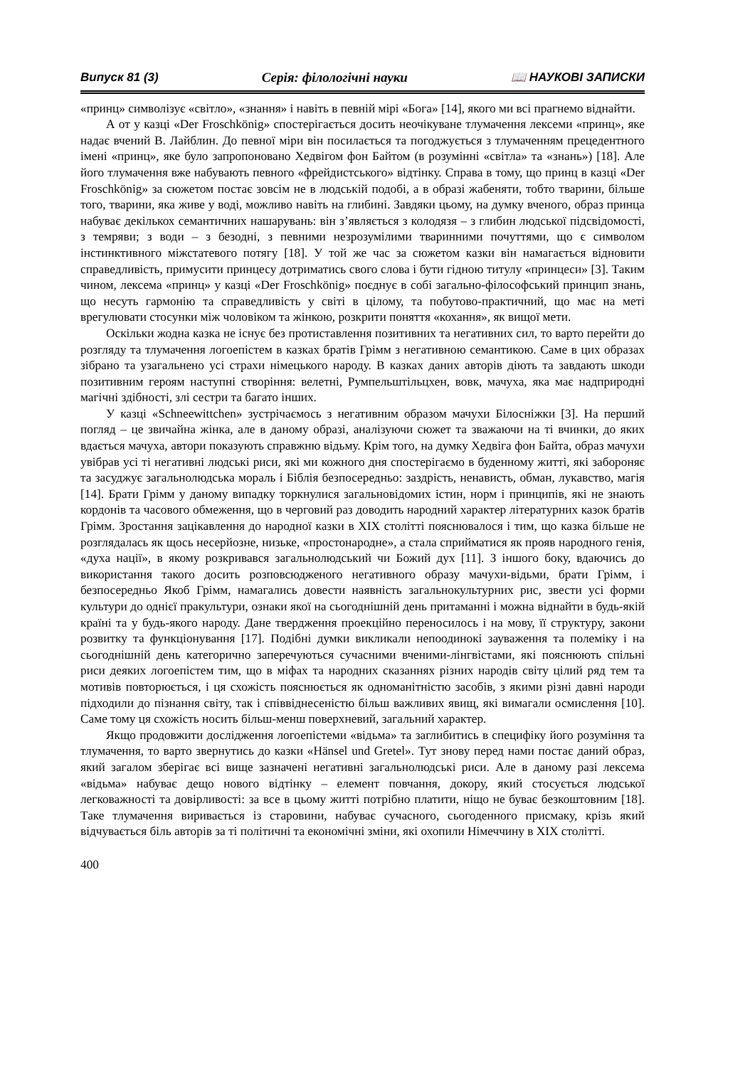Випуск 81 (3) Серія: філологічні науки 📖 НАУКОВІ ЗАПИСКИ
«принц» символізує «світло», «знання» і навіть в певній мірі «Бога» [14], якого ми всі прагнемо віднайти.
А от у казці «Der Froschkönig» спостерігається досить неочікуване тлумачення лексеми «принц», яке надає вчений В. Лайблин. До певної міри він посилається та погоджується з тлумаченням прецедентного імені «принц», яке було запропоновано Хедвігом фон Байтом (в розумінні «світла» та «знань») [18]. Але його тлумачення вже набувають певного «фрейдистського» відтінку. Справа в тому, що принц в казці «Der Froschkönig» за сюжетом постає зовсім не в людській подобі, а в образі жабеняти, тобто тварини, більше того, тварини, яка живе у воді, можливо навіть на глибині. Завдяки цьому, на думку вченого, образ принца набуває декількох семантичних нашарувань: він з’являється з колодязя – з глибин людської підсвідомості, з темряви; з води – з безодні, з певними незрозумілими тваринними почуттями, що є символом інстинктивного міжстатевого потягу [18]. У той же час за сюжетом казки він намагається відновити справедливість, примусити принцесу дотриматись свого слова і бути гідною титулу «принцеси» [3]. Таким чином, лексема «принц» у казці «Der Froschkönig» поєднує в собі загально-філософський принцип знань, що несуть гармонію та справедливість у світі в цілому, та побутово-практичний, що має на меті врегулювати стосунки між чоловіком та жінкою, розкрити поняття «кохання», як вищої мети.
Оскільки жодна казка не існує без протиставлення позитивних та негативних сил, то варто перейти до розгляду та тлумачення логоепістем в казках братів Грімм з негативною семантикою. Саме в цих образах зібрано та узагальнено усі страхи німецького народу. В казках даних авторів діють та завдають шкоди позитивним героям наступні створіння: велетні, Румпельштільцхен, вовк, мачуха, яка має надприродні магічні здібності, злі сестри та багато інших.
У казці «Schneewittchen» зустрічаємось з негативним образом мачухи Білосніжки [3]. На перший погляд – це звичайна жінка, але в даному образі, аналізуючи сюжет та зважаючи на ті вчинки, до яких вдається мачуха, автори показують справжню відьму. Крім того, на думку Хедвіга фон Байта, образ мачухи увібрав усі ті негативні людські риси, які ми кожного дня спостерігаємо в буденному житті, які забороняє та засуджує загальнолюдська мораль і Біблія безпосередньо: заздрість, ненависть, обман, лукавство, магія [14]. Брати Грімм у даному випадку торкнулися загальновідомих істин, норм і принципів, які не знають кордонів та часового обмеження, що в черговий раз доводить народний характер літературних казок братів Грімм. Зростання зацікавлення до народної казки в XIX столітті пояснювалося і тим, що казка більше не розглядалась як щось несерйозне, низьке, «простонародне», а стала сприйматися як прояв народного генія, «духа нації», в якому розкривався загальнолюдський чи Божий дух [11]. З іншого боку, вдаючись до використання такого досить розповсюдженого негативного образу мачухи-відьми, брати Грімм, і безпосередньо Якоб Грімм, намагались довести наявність загальнокультурних рис, звести усі форми культури до однієї пракультури, ознаки якої на сьогоднішній день притаманні і можна віднайти в будь-якій країні та у будь-якого народу. Дане твердження проекційно переносилось і на мову, її структуру, закони розвитку та функціонування [17]. Подібні думки викликали непоодинокі зауваження та полеміку і на сьогоднішній день категорично заперечуються сучасними вченими-лінгвістами, які пояснюють спільні риси деяких логоепістем тим, що в міфах та народних сказаннях різних народів світу цілий ряд тем та мотивів повторюється, і ця схожість пояснюється як одноманітністю засобів, з якими різні давні народи підходили до пізнання світу, так і співвіднесеністю більш важливих явищ, які вимагали осмислення [10]. Саме тому ця схожість носить більш-менш поверхневий, загальний характер.
Якщо продовжити дослідження логоепістеми «відьма» та заглибитись в специфіку його розуміння та тлумачення, то варто звернутись до казки «Hänsel und Gretel». Тут знову перед нами постає даний образ, який загалом зберігає всі вище зазначені негативні загальнолюдські риси. Але в даному разі лексема «відьма» набуває дещо нового відтінку – елемент повчання, докору, який стосується людської легковажності та довірливості: за все в цьому житті потрібно платити, ніщо не буває безкоштовним [18]. Таке тлумачення виривається із старовини, набуває сучасного, сьогоденного присмаку, крізь який відчувається біль авторів за ті політичні та економічні зміни, які охопили Німеччину в XIX столітті.
400